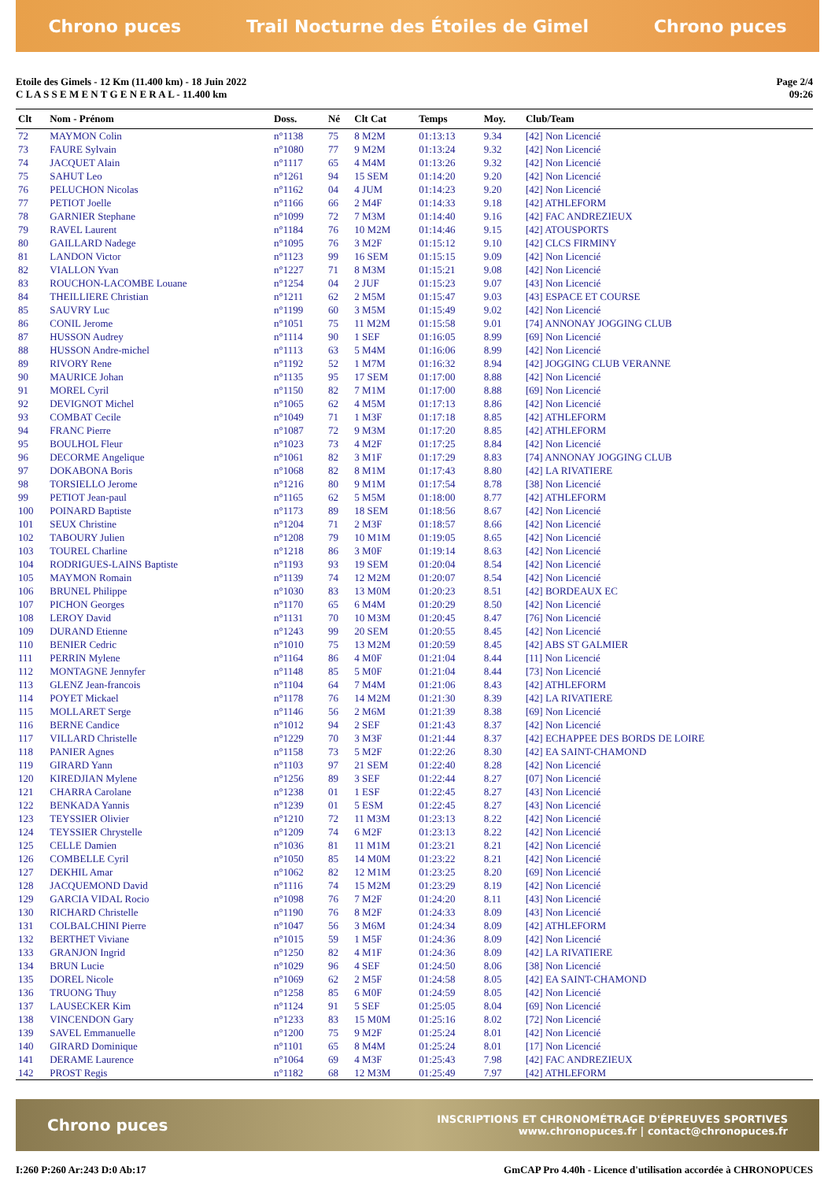Chrono puces Trail Nocturne des Étoiles de Gimel Chrono puces
Etoile des Gimels - 12 Km (11.400 km) - 18 Juin 2022
C L A S S E M E N T G E N E R A L - 11.400 km
Page 2/4
09:26
| Clt | Nom - Prénom | Doss. | Né | Clt Cat | Temps | Moy. | Club/Team |
| --- | --- | --- | --- | --- | --- | --- | --- |
| 72 | MAYMON Colin | n°1138 | 75 | 8 M2M | 01:13:13 | 9.34 | [42] Non Licencié |
| 73 | FAURE Sylvain | n°1080 | 77 | 9 M2M | 01:13:24 | 9.32 | [42] Non Licencié |
| 74 | JACQUET Alain | n°1117 | 65 | 4 M4M | 01:13:26 | 9.32 | [42] Non Licencié |
| 75 | SAHUT Leo | n°1261 | 94 | 15 SEM | 01:14:20 | 9.20 | [42] Non Licencié |
| 76 | PELUCHON Nicolas | n°1162 | 04 | 4 JUM | 01:14:23 | 9.20 | [42] Non Licencié |
| 77 | PETIOT Joelle | n°1166 | 66 | 2 M4F | 01:14:33 | 9.18 | [42] ATHLEFORM |
| 78 | GARNIER Stephane | n°1099 | 72 | 7 M3M | 01:14:40 | 9.16 | [42] FAC ANDREZIEUX |
| 79 | RAVEL Laurent | n°1184 | 76 | 10 M2M | 01:14:46 | 9.15 | [42] ATOUSPORTS |
| 80 | GAILLARD Nadege | n°1095 | 76 | 3 M2F | 01:15:12 | 9.10 | [42] CLCS FIRMINY |
| 81 | LANDON Victor | n°1123 | 99 | 16 SEM | 01:15:15 | 9.09 | [42] Non Licencié |
| 82 | VIALLON Yvan | n°1227 | 71 | 8 M3M | 01:15:21 | 9.08 | [42] Non Licencié |
| 83 | ROUCHON-LACOMBE Louane | n°1254 | 04 | 2 JUF | 01:15:23 | 9.07 | [43] Non Licencié |
| 84 | THEILLIERE Christian | n°1211 | 62 | 2 M5M | 01:15:47 | 9.03 | [43] ESPACE ET COURSE |
| 85 | SAUVRY Luc | n°1199 | 60 | 3 M5M | 01:15:49 | 9.02 | [42] Non Licencié |
| 86 | CONIL Jerome | n°1051 | 75 | 11 M2M | 01:15:58 | 9.01 | [74] ANNONAY JOGGING CLUB |
| 87 | HUSSON Audrey | n°1114 | 90 | 1 SEF | 01:16:05 | 8.99 | [69] Non Licencié |
| 88 | HUSSON Andre-michel | n°1113 | 63 | 5 M4M | 01:16:06 | 8.99 | [42] Non Licencié |
| 89 | RIVORY Rene | n°1192 | 52 | 1 M7M | 01:16:32 | 8.94 | [42] JOGGING CLUB VERANNE |
| 90 | MAURICE Johan | n°1135 | 95 | 17 SEM | 01:17:00 | 8.88 | [42] Non Licencié |
| 91 | MOREL Cyril | n°1150 | 82 | 7 M1M | 01:17:00 | 8.88 | [69] Non Licencié |
| 92 | DEVIGNOT Michel | n°1065 | 62 | 4 M5M | 01:17:13 | 8.86 | [42] Non Licencié |
| 93 | COMBAT Cecile | n°1049 | 71 | 1 M3F | 01:17:18 | 8.85 | [42] ATHLEFORM |
| 94 | FRANC Pierre | n°1087 | 72 | 9 M3M | 01:17:20 | 8.85 | [42] ATHLEFORM |
| 95 | BOULHOL Fleur | n°1023 | 73 | 4 M2F | 01:17:25 | 8.84 | [42] Non Licencié |
| 96 | DECORME Angelique | n°1061 | 82 | 3 M1F | 01:17:29 | 8.83 | [74] ANNONAY JOGGING CLUB |
| 97 | DOKABONA Boris | n°1068 | 82 | 8 M1M | 01:17:43 | 8.80 | [42] LA RIVATIERE |
| 98 | TORSIELLO Jerome | n°1216 | 80 | 9 M1M | 01:17:54 | 8.78 | [38] Non Licencié |
| 99 | PETIOT Jean-paul | n°1165 | 62 | 5 M5M | 01:18:00 | 8.77 | [42] ATHLEFORM |
| 100 | POINARD Baptiste | n°1173 | 89 | 18 SEM | 01:18:56 | 8.67 | [42] Non Licencié |
| 101 | SEUX Christine | n°1204 | 71 | 2 M3F | 01:18:57 | 8.66 | [42] Non Licencié |
| 102 | TABOURY Julien | n°1208 | 79 | 10 M1M | 01:19:05 | 8.65 | [42] Non Licencié |
| 103 | TOUREL Charline | n°1218 | 86 | 3 M0F | 01:19:14 | 8.63 | [42] Non Licencié |
| 104 | RODRIGUES-LAINS Baptiste | n°1193 | 93 | 19 SEM | 01:20:04 | 8.54 | [42] Non Licencié |
| 105 | MAYMON Romain | n°1139 | 74 | 12 M2M | 01:20:07 | 8.54 | [42] Non Licencié |
| 106 | BRUNEL Philippe | n°1030 | 83 | 13 M0M | 01:20:23 | 8.51 | [42] BORDEAUX EC |
| 107 | PICHON Georges | n°1170 | 65 | 6 M4M | 01:20:29 | 8.50 | [42] Non Licencié |
| 108 | LEROY David | n°1131 | 70 | 10 M3M | 01:20:45 | 8.47 | [76] Non Licencié |
| 109 | DURAND Etienne | n°1243 | 99 | 20 SEM | 01:20:55 | 8.45 | [42] Non Licencié |
| 110 | BENIER Cedric | n°1010 | 75 | 13 M2M | 01:20:59 | 8.45 | [42] ABS ST GALMIER |
| 111 | PERRIN Mylene | n°1164 | 86 | 4 M0F | 01:21:04 | 8.44 | [11] Non Licencié |
| 112 | MONTAGNE Jennyfer | n°1148 | 85 | 5 M0F | 01:21:04 | 8.44 | [73] Non Licencié |
| 113 | GLENZ Jean-francois | n°1104 | 64 | 7 M4M | 01:21:06 | 8.43 | [42] ATHLEFORM |
| 114 | POYET Mickael | n°1178 | 76 | 14 M2M | 01:21:30 | 8.39 | [42] LA RIVATIERE |
| 115 | MOLLARET Serge | n°1146 | 56 | 2 M6M | 01:21:39 | 8.38 | [69] Non Licencié |
| 116 | BERNE Candice | n°1012 | 94 | 2 SEF | 01:21:43 | 8.37 | [42] Non Licencié |
| 117 | VILLARD Christelle | n°1229 | 70 | 3 M3F | 01:21:44 | 8.37 | [42] ECHAPPEE DES BORDS DE LOIRE |
| 118 | PANIER Agnes | n°1158 | 73 | 5 M2F | 01:22:26 | 8.30 | [42] EA SAINT-CHAMOND |
| 119 | GIRARD Yann | n°1103 | 97 | 21 SEM | 01:22:40 | 8.28 | [42] Non Licencié |
| 120 | KIREDJIAN Mylene | n°1256 | 89 | 3 SEF | 01:22:44 | 8.27 | [07] Non Licencié |
| 121 | CHARRA Carolane | n°1238 | 01 | 1 ESF | 01:22:45 | 8.27 | [43] Non Licencié |
| 122 | BENKADA Yannis | n°1239 | 01 | 5 ESM | 01:22:45 | 8.27 | [43] Non Licencié |
| 123 | TEYSSIER Olivier | n°1210 | 72 | 11 M3M | 01:23:13 | 8.22 | [42] Non Licencié |
| 124 | TEYSSIER Chrystelle | n°1209 | 74 | 6 M2F | 01:23:13 | 8.22 | [42] Non Licencié |
| 125 | CELLE Damien | n°1036 | 81 | 11 M1M | 01:23:21 | 8.21 | [42] Non Licencié |
| 126 | COMBELLE Cyril | n°1050 | 85 | 14 M0M | 01:23:22 | 8.21 | [42] Non Licencié |
| 127 | DEKHIL Amar | n°1062 | 82 | 12 M1M | 01:23:25 | 8.20 | [69] Non Licencié |
| 128 | JACQUEMOND David | n°1116 | 74 | 15 M2M | 01:23:29 | 8.19 | [42] Non Licencié |
| 129 | GARCIA VIDAL Rocio | n°1098 | 76 | 7 M2F | 01:24:20 | 8.11 | [43] Non Licencié |
| 130 | RICHARD Christelle | n°1190 | 76 | 8 M2F | 01:24:33 | 8.09 | [43] Non Licencié |
| 131 | COLBALCHINI Pierre | n°1047 | 56 | 3 M6M | 01:24:34 | 8.09 | [42] ATHLEFORM |
| 132 | BERTHET Viviane | n°1015 | 59 | 1 M5F | 01:24:36 | 8.09 | [42] Non Licencié |
| 133 | GRANJON Ingrid | n°1250 | 82 | 4 M1F | 01:24:36 | 8.09 | [42] LA RIVATIERE |
| 134 | BRUN Lucie | n°1029 | 96 | 4 SEF | 01:24:50 | 8.06 | [38] Non Licencié |
| 135 | DOREL Nicole | n°1069 | 62 | 2 M5F | 01:24:58 | 8.05 | [42] EA SAINT-CHAMOND |
| 136 | TRUONG Thuy | n°1258 | 85 | 6 M0F | 01:24:59 | 8.05 | [42] Non Licencié |
| 137 | LAUSECKER Kim | n°1124 | 91 | 5 SEF | 01:25:05 | 8.04 | [69] Non Licencié |
| 138 | VINCENDON Gary | n°1233 | 83 | 15 M0M | 01:25:16 | 8.02 | [72] Non Licencié |
| 139 | SAVEL Emmanuelle | n°1200 | 75 | 9 M2F | 01:25:24 | 8.01 | [42] Non Licencié |
| 140 | GIRARD Dominique | n°1101 | 65 | 8 M4M | 01:25:24 | 8.01 | [17] Non Licencié |
| 141 | DERAME Laurence | n°1064 | 69 | 4 M3F | 01:25:43 | 7.98 | [42] FAC ANDREZIEUX |
| 142 | PROST Regis | n°1182 | 68 | 12 M3M | 01:25:49 | 7.97 | [42] ATHLEFORM |
Chrono puces INSCRIPTIONS ET CHRONOMÉTRAGE D'ÉPREUVES SPORTIVES
www.chronopuces.fr | contact@chronopuces.fr
I:260 P:260 Ar:243 D:0 Ab:17 GmCAP Pro 4.40h - Licence d'utilisation accordée à CHRONOPUCES